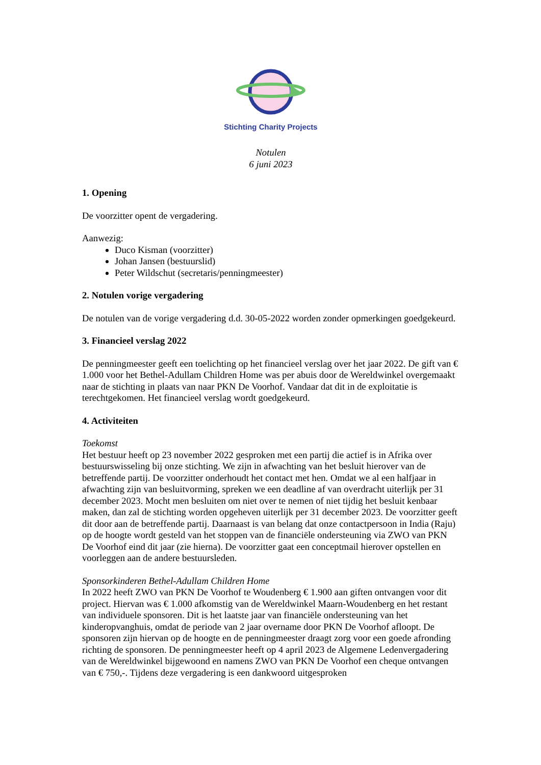Stichting Charity Projects
Notulen
6 juni 2023
1. Opening
De voorzitter opent de vergadering.
Aanwezig:
Duco Kisman (voorzitter)
Johan Jansen (bestuurslid)
Peter Wildschut (secretaris/penningmeester)
2. Notulen vorige vergadering
De notulen van de vorige vergadering d.d. 30-05-2022 worden zonder opmerkingen goedgekeurd.
3. Financieel verslag 2022
De penningmeester geeft een toelichting op het financieel verslag over het jaar 2022. De gift van € 1.000 voor het Bethel-Adullam Children Home was per abuis door de Wereldwinkel overgemaakt naar de stichting in plaats van naar PKN De Voorhof. Vandaar dat dit in de exploitatie is terechtgekomen. Het financieel verslag wordt goedgekeurd.
4. Activiteiten
Toekomst
Het bestuur heeft op 23 november 2022 gesproken met een partij die actief is in Afrika over bestuurswisseling bij onze stichting. We zijn in afwachting van het besluit hierover van de betreffende partij. De voorzitter onderhoudt het contact met hen. Omdat we al een halfjaar in afwachting zijn van besluitvorming, spreken we een deadline af van overdracht uiterlijk per 31 december 2023. Mocht men besluiten om niet over te nemen of niet tijdig het besluit kenbaar maken, dan zal de stichting worden opgeheven uiterlijk per 31 december 2023. De voorzitter geeft dit door aan de betreffende partij. Daarnaast is van belang dat onze contactpersoon in India (Raju) op de hoogte wordt gesteld van het stoppen van de financiële ondersteuning via ZWO van PKN De Voorhof eind dit jaar (zie hierna). De voorzitter gaat een conceptmail hierover opstellen en voorleggen aan de andere bestuursleden.
Sponsorkinderen Bethel-Adullam Children Home
In 2022 heeft ZWO van PKN De Voorhof te Woudenberg € 1.900 aan giften ontvangen voor dit project. Hiervan was € 1.000 afkomstig van de Wereldwinkel Maarn-Woudenberg en het restant van individuele sponsoren. Dit is het laatste jaar van financiële ondersteuning van het kinderopvanghuis, omdat de periode van 2 jaar overname door PKN De Voorhof afloopt. De sponsoren zijn hiervan op de hoogte en de penningmeester draagt zorg voor een goede afronding richting de sponsoren. De penningmeester heeft op 4 april 2023 de Algemene Ledenvergadering van de Wereldwinkel bijgewoond en namens ZWO van PKN De Voorhof een cheque ontvangen van € 750,-. Tijdens deze vergadering is een dankwoord uitgesproken